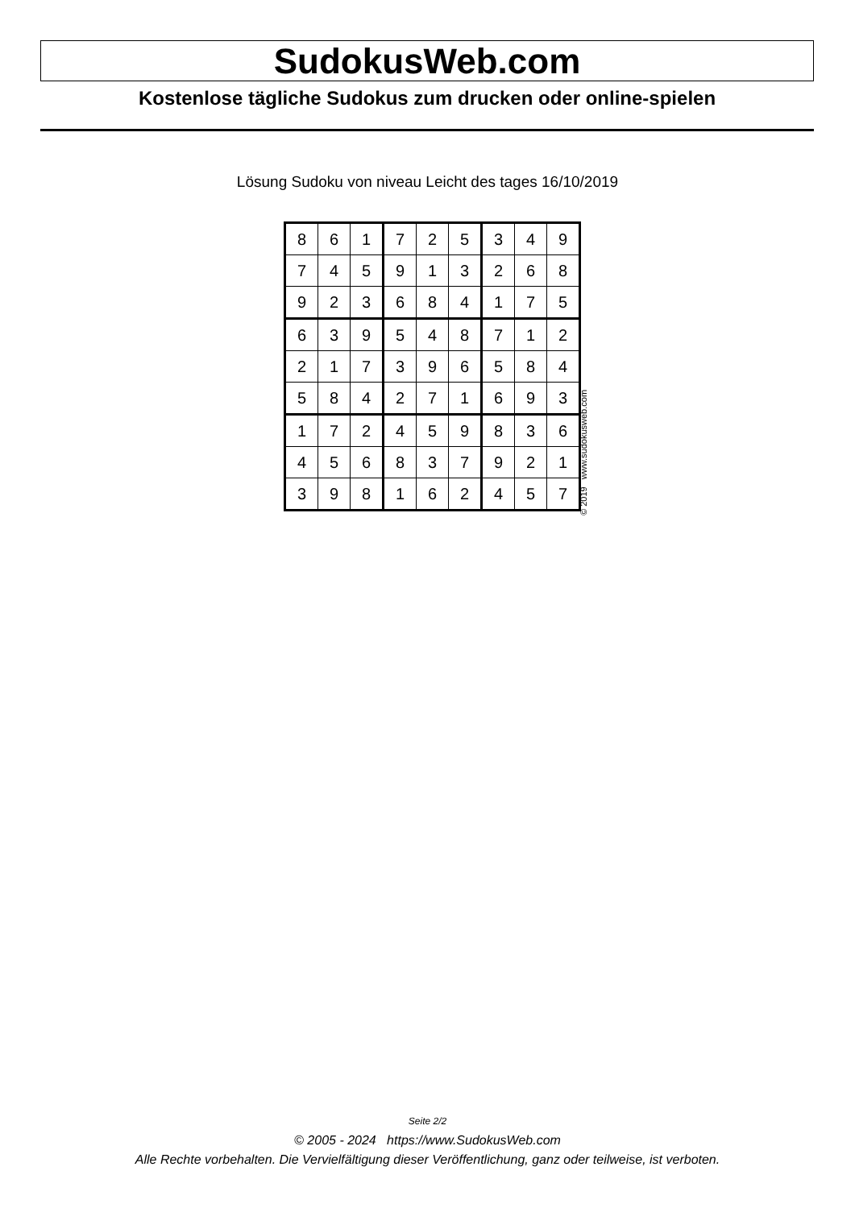SudokusWeb.com
Kostenlose tägliche Sudokus zum drucken oder online-spielen
Lösung Sudoku von niveau Leicht des tages 16/10/2019
| 8 | 6 | 1 | 7 | 2 | 5 | 3 | 4 | 9 |
| 7 | 4 | 5 | 9 | 1 | 3 | 2 | 6 | 8 |
| 9 | 2 | 3 | 6 | 8 | 4 | 1 | 7 | 5 |
| 6 | 3 | 9 | 5 | 4 | 8 | 7 | 1 | 2 |
| 2 | 1 | 7 | 3 | 9 | 6 | 5 | 8 | 4 |
| 5 | 8 | 4 | 2 | 7 | 1 | 6 | 9 | 3 |
| 1 | 7 | 2 | 4 | 5 | 9 | 8 | 3 | 6 |
| 4 | 5 | 6 | 8 | 3 | 7 | 9 | 2 | 1 |
| 3 | 9 | 8 | 1 | 6 | 2 | 4 | 5 | 7 |
© 2019 www.sudokusweb.com
Seite 2/2
© 2005 - 2024 https://www.SudokusWeb.com
Alle Rechte vorbehalten. Die Vervielfältigung dieser Veröffentlichung, ganz oder teilweise, ist verboten.